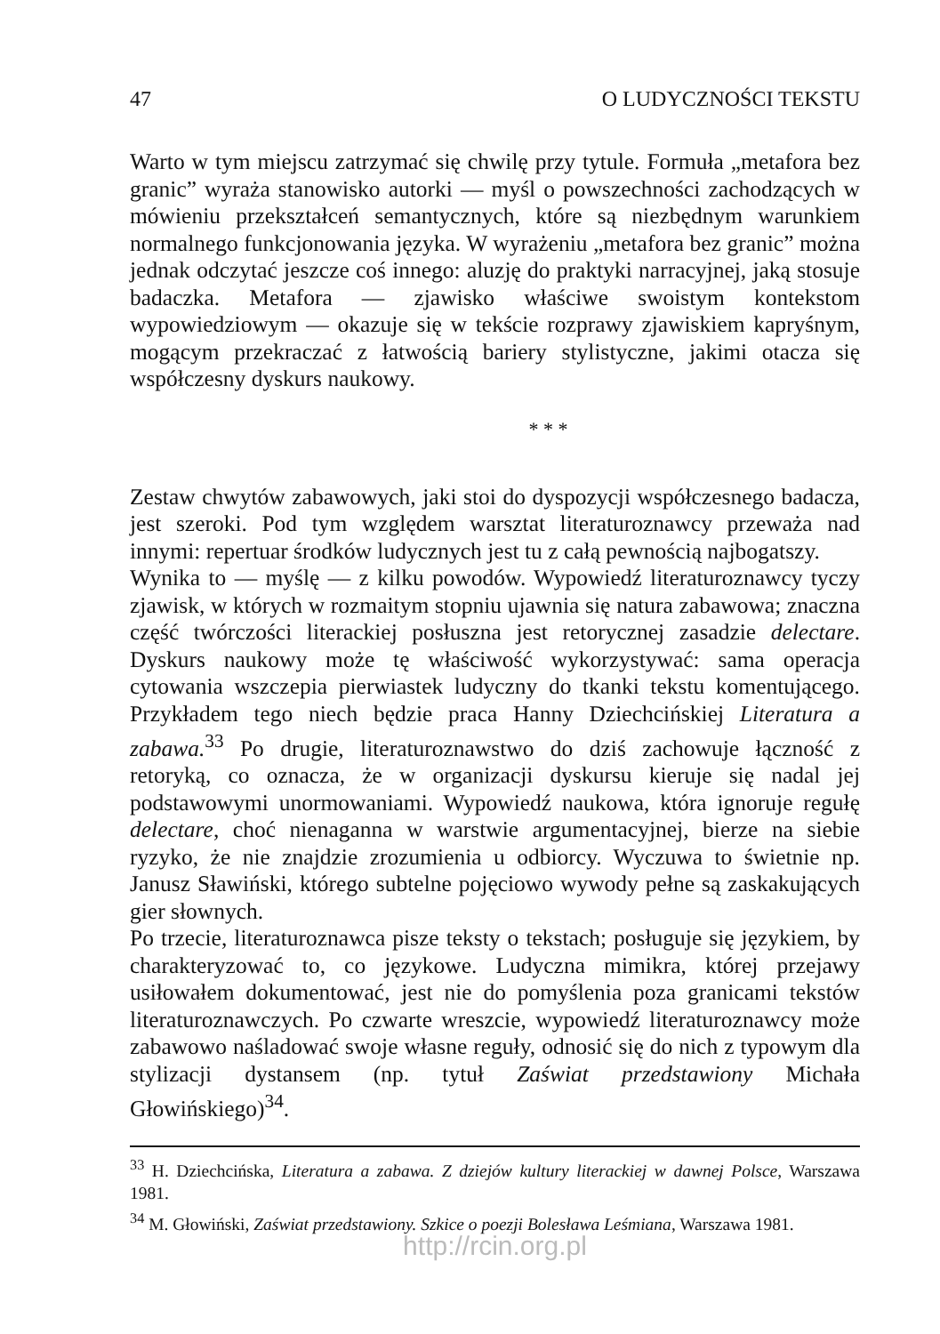47 O LUDYCZNOŚCI TEKSTU
Warto w tym miejscu zatrzymać się chwilę przy tytule. Formuła „metafora bez granic” wyraża stanowisko autorki — myśl o powszechności zachodzących w mówieniu przekształceń semantycznych, które są niezbędnym warunkiem normalnego funkcjonowania języka. W wyrażeniu „metafora bez granic” można jednak odczytać jeszcze coś innego: aluzję do praktyki narracyjnej, jaką stosuje badaczka. Metafora — zjawisko właściwe swoistym kontekstom wypowiedziowym — okazuje się w tekście rozprawy zjawiskiem kapryśnym, mogącym przekraczać z łatwością bariery stylistyczne, jakimi otacza się współczesny dyskurs naukowy.
* * *
Zestaw chwytów zabawowych, jaki stoi do dyspozycji współczesnego badacza, jest szeroki. Pod tym względem warsztat literaturoznawcy przeważa nad innymi: repertuar środków ludycznych jest tu z całą pewnością najbogatszy.
Wynika to — myślę — z kilku powodów. Wypowiedź literaturoznawcy tyczy zjawisk, w których w rozmaitym stopniu ujawnia się natura zabawowa; znaczna część twórczości literackiej posłuszna jest retorycznej zasadzie delectare. Dyskurs naukowy może tę właściwość wykorzystywać: sama operacja cytowania wszczepia pierwiastek ludyczny do tkanki tekstu komentującego. Przykładem tego niech będzie praca Hanny Dziechcińskiej Literatura a zabawa.<sup>33</sup> Po drugie, literaturoznawstwo do dziś zachowuje łączność z retoryką, co oznacza, że w organizacji dyskursu kieruje się nadal jej podstawowymi unormowaniami. Wypowiedź naukowa, która ignoruje regułę delectare, choć nienaganna w warstwie argumentacyjnej, bierze na siebie ryzyko, że nie znajdzie zrozumienia u odbiorcy. Wyczuwa to świetnie np. Janusz Sławiński, którego subtelne pojęciowo wywody pełne są zaskakujących gier słownych.
Po trzecie, literaturoznawca pisze teksty o tekstach; posługuje się językiem, by charakteryzować to, co językowe. Ludyczna mimikra, której przejawy usiłowałem dokumentować, jest nie do pomyślenia poza granicami tekstów literaturoznawczych. Po czwarte wreszcie, wypowiedź literaturoznawcy może zabawowo naśladować swoje własne reguły, odnosić się do nich z typowym dla stylizacji dystansem (np. tytuł Zaświat przedstawiony Michała Głowińskiego)<sup>34</sup>.
<sup>33</sup> H. Dziechcińska, Literatura a zabawa. Z dziejów kultury literackiej w dawnej Polsce, Warszawa 1981.
<sup>34</sup> M. Głowiński, Zaświat przedstawiony. Szkice o poezji Bolesława Leśmiana, Warszawa 1981.
http://rcin.org.pl